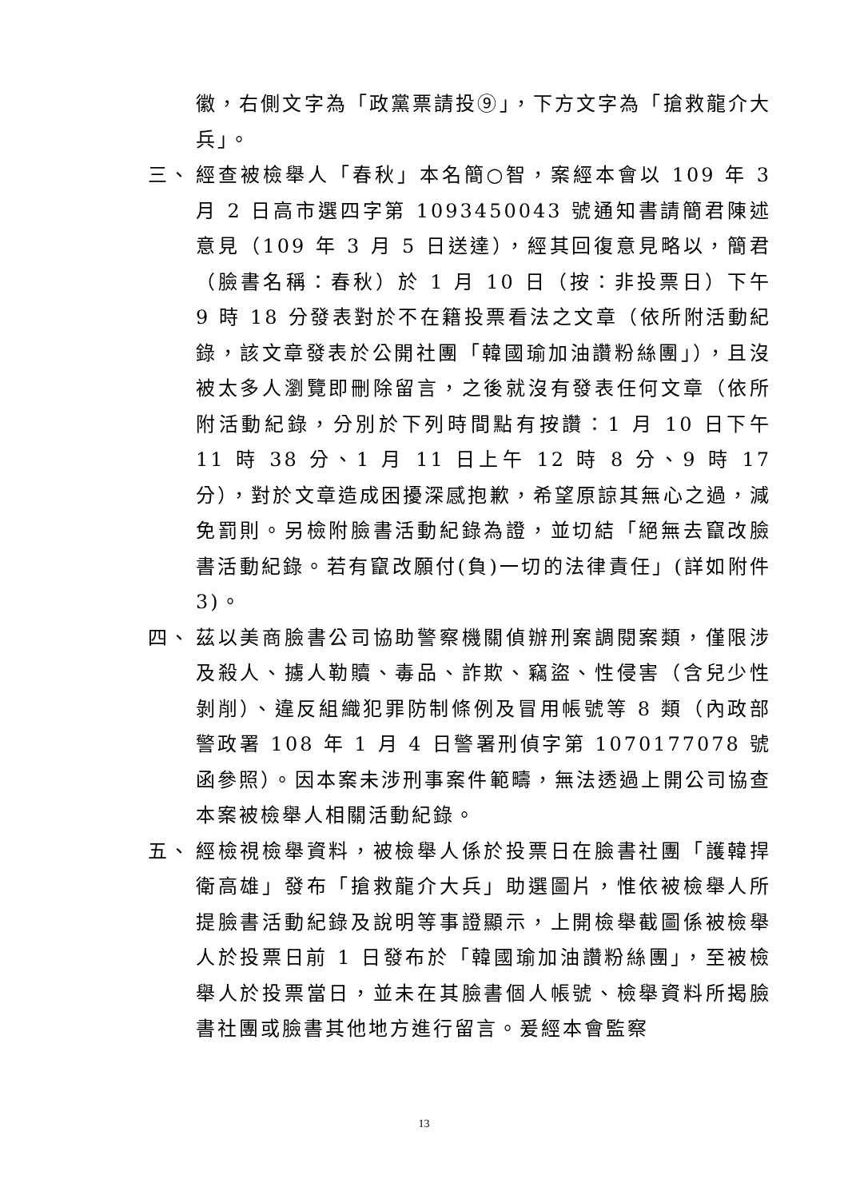徽，右側文字為「政黨票請投⑨」，下方文字為「搶救龍介大兵」。
三、 經查被檢舉人「春秋」本名簡○智，案經本會以 109 年 3 月 2 日高市選四字第 1093450043 號通知書請簡君陳述意見（109 年 3 月 5 日送達），經其回復意見略以，簡君（臉書名稱：春秋）於 1 月 10 日（按：非投票日）下午 9 時 18 分發表對於不在籍投票看法之文章（依所附活動紀錄，該文章發表於公開社團「韓國瑜加油讚粉絲團」），且沒被太多人瀏覽即刪除留言，之後就沒有發表任何文章（依所附活動紀錄，分別於下列時間點有按讚：1 月 10 日下午 11 時 38 分、1 月 11 日上午 12 時 8 分、9 時 17 分），對於文章造成困擾深感抱歉，希望原諒其無心之過，減免罰則。另檢附臉書活動紀錄為證，並切結「絕無去竄改臉書活動紀錄。若有竄改願付(負)一切的法律責任」(詳如附件 3)。
四、 茲以美商臉書公司協助警察機關偵辦刑案調閱案類，僅限涉及殺人、擄人勒贖、毒品、詐欺、竊盜、性侵害（含兒少性剝削）、違反組織犯罪防制條例及冒用帳號等 8 類（內政部警政署 108 年 1 月 4 日警署刑偵字第 1070177078 號函參照）。因本案未涉刑事案件範疇，無法透過上開公司協查本案被檢舉人相關活動紀錄。
五、 經檢視檢舉資料，被檢舉人係於投票日在臉書社團「護韓捍衛高雄」發布「搶救龍介大兵」助選圖片，惟依被檢舉人所提臉書活動紀錄及說明等事證顯示，上開檢舉截圖係被檢舉人於投票日前 1 日發布於「韓國瑜加油讚粉絲團」，至被檢舉人於投票當日，並未在其臉書個人帳號、檢舉資料所揭臉書社團或臉書其他地方進行留言。爰經本會監察
13